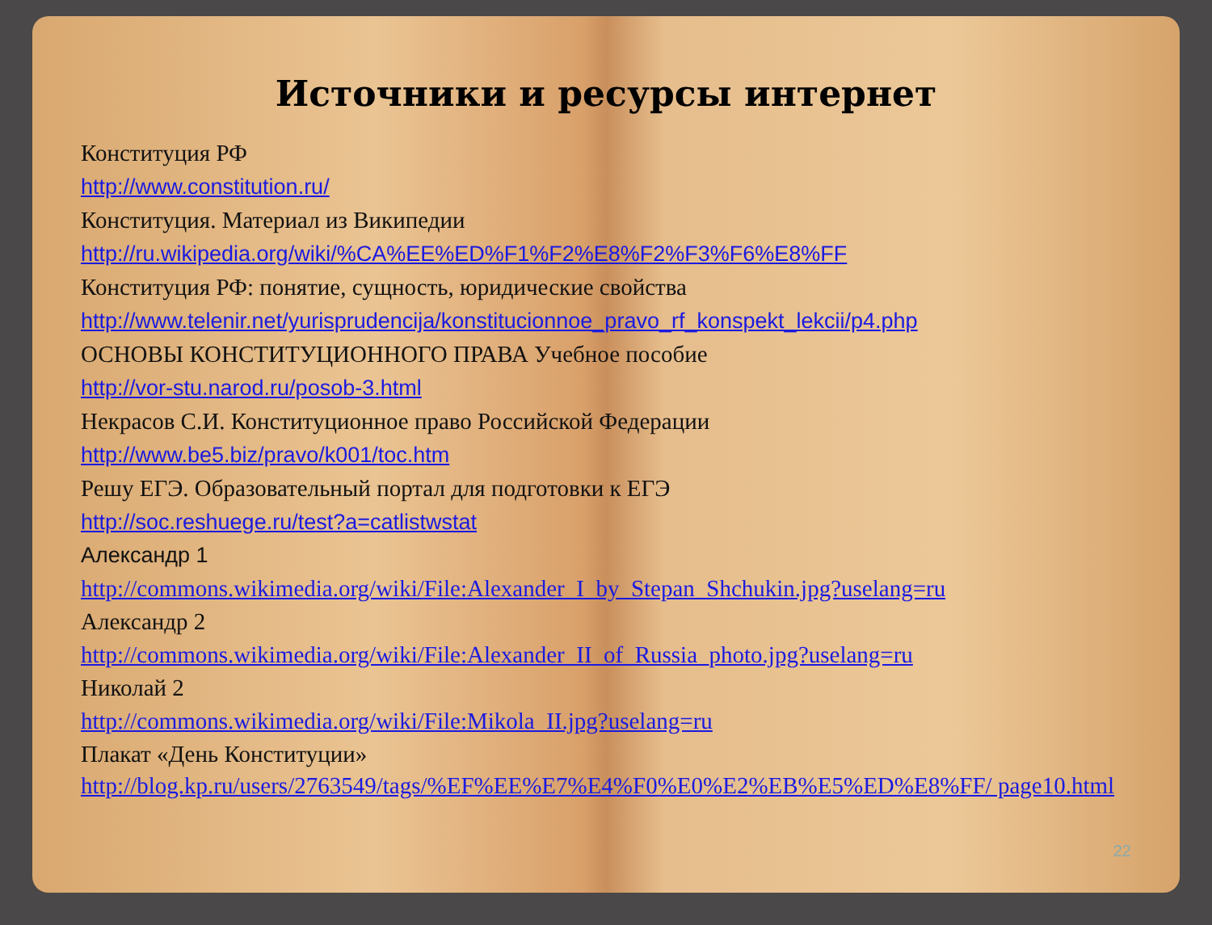Источники и ресурсы интернет
Конституция РФ
http://www.constitution.ru/
Конституция. Материал из Википедии
http://ru.wikipedia.org/wiki/%CA%EE%ED%F1%F2%E8%F2%F3%F6%E8%FF
Конституция РФ: понятие, сущность, юридические свойства
http://www.telenir.net/yurisprudencija/konstitucionnoe_pravo_rf_konspekt_lekcii/p4.php
ОСНОВЫ КОНСТИТУЦИОННОГО ПРАВА Учебное пособие
http://vor-stu.narod.ru/posob-3.html
Некрасов С.И. Конституционное право Российской Федерации
http://www.be5.biz/pravo/k001/toc.htm
Решу ЕГЭ. Образовательный портал для подготовки к ЕГЭ
http://soc.reshuege.ru/test?a=catlistwstat
Александр 1
http://commons.wikimedia.org/wiki/File:Alexander_I_by_Stepan_Shchukin.jpg?uselang=ru
Александр 2
http://commons.wikimedia.org/wiki/File:Alexander_II_of_Russia_photo.jpg?uselang=ru
Николай 2
http://commons.wikimedia.org/wiki/File:Mikola_II.jpg?uselang=ru
Плакат «День Конституции»
http://blog.kp.ru/users/2763549/tags/%EF%EE%E7%E4%F0%E0%E2%EB%E5%ED%E8%FF/ page10.html
22